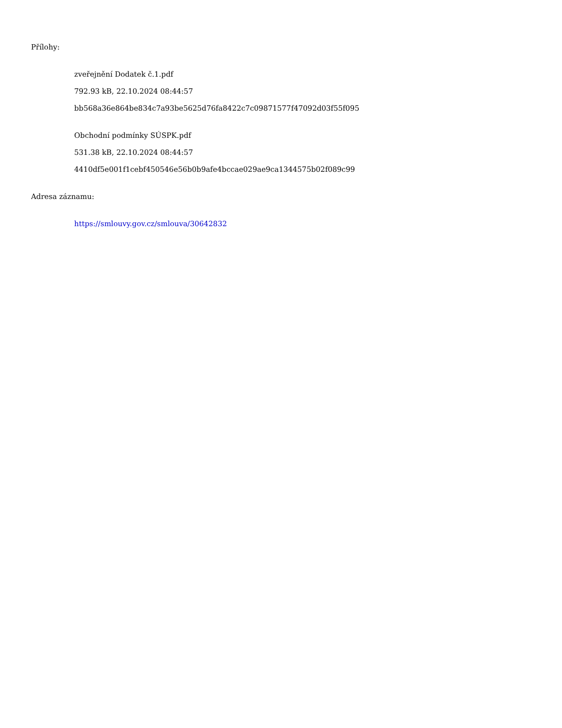Přílohy:
zveřejnění Dodatek č.1.pdf
792.93 kB, 22.10.2024 08:44:57
bb568a36e864be834c7a93be5625d76fa8422c7c09871577f47092d03f55f095
Obchodní podmínky SÚSPK.pdf
531.38 kB, 22.10.2024 08:44:57
4410df5e001f1cebf450546e56b0b9afe4bccae029ae9ca1344575b02f089c99
Adresa záznamu:
https://smlouvy.gov.cz/smlouva/30642832